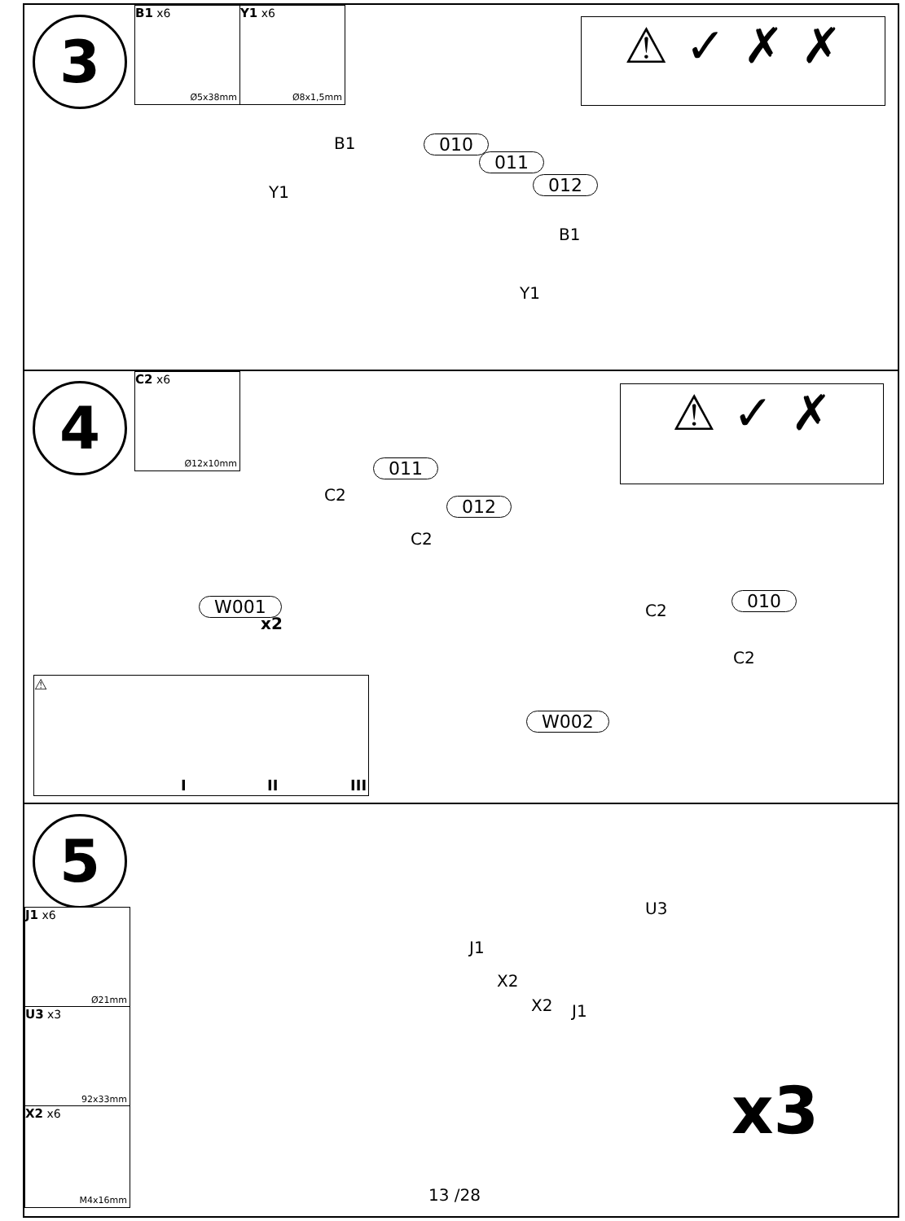3
B1 x6
Ø5x38mm
Y1 x6
Ø8x1,5mm
⚠ ✓ ✗ ✗
B1 010
011
012
Y1
B1
Y1
4
C2 x6
Ø12x10mm
⚠ ✓ ✗
011
C2
012
C2
W001
x2
010
C2
C2
W002
⚠
I II III
5
J1 x6
Ø21mm
U3 x3
92x33mm
X2 x6
M4x16mm
U3
J1
X2
X2 J1
x3
13 /28